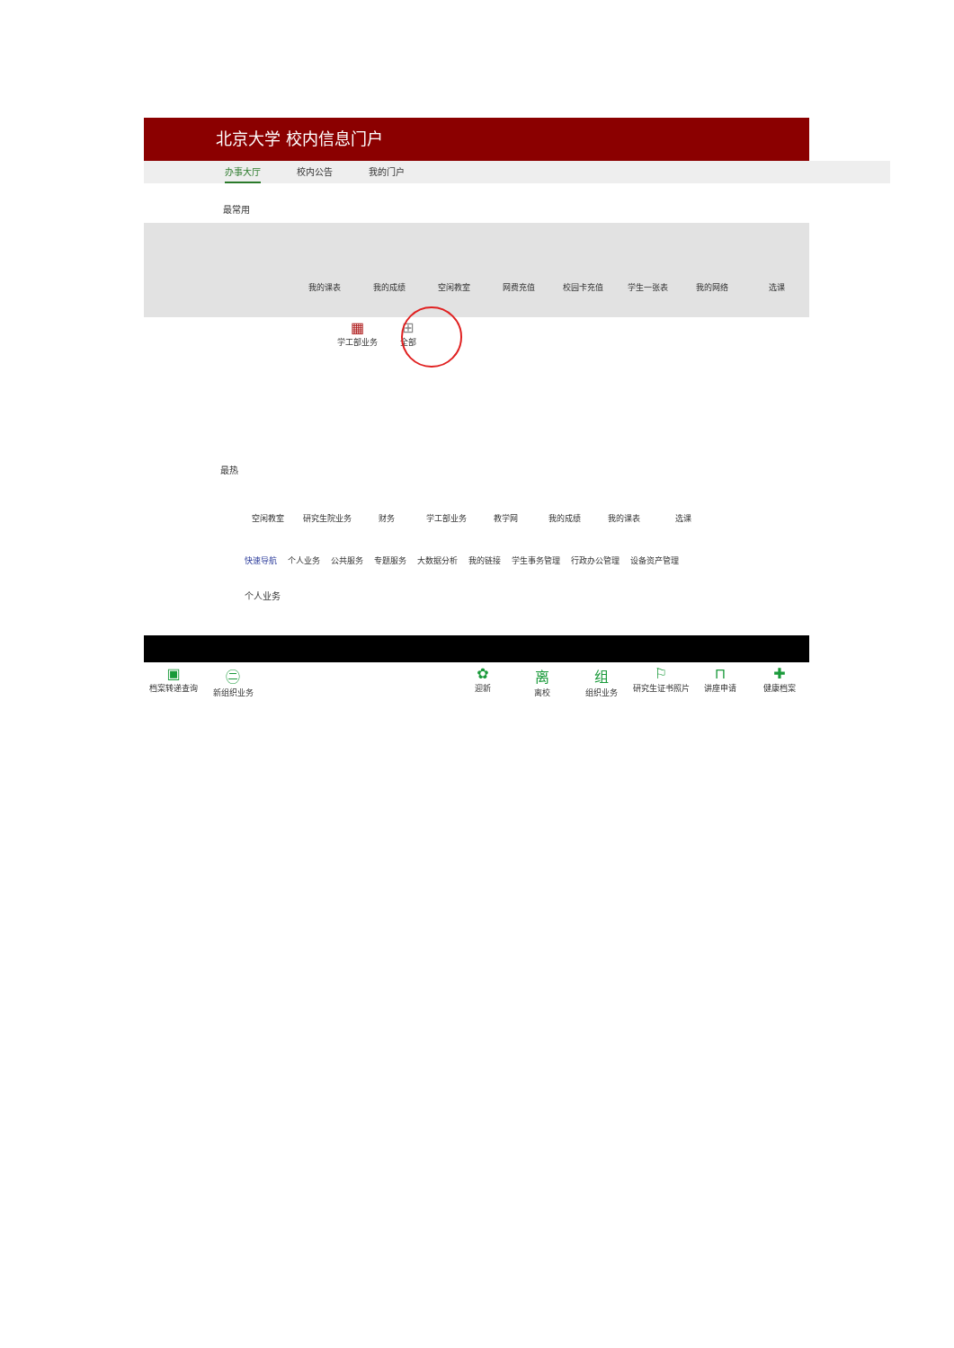北京大学 校内信息门户
办事大厅 校内公告 我的门户
最常用
我的课表 我的成绩 空闲教室 网费充值 校园卡充值 学生一张表 我的网络 选课
▦
学工部业务
⊞
全部
最热
空闲教室 研究生院业务 财务 学工部业务 教学网 我的成绩 我的课表 选课
快速导航 个人业务 公共服务 专题服务 大数据分析 我的链接 学生事务管理 行政办公管理 设备资产管理
个人业务
▣
档案转递查询
㊁
新组织业务
✿
迎新
离
离校
组
组织业务
⚐
研究生证书照片
⊓
讲座申请
✚
健康档案